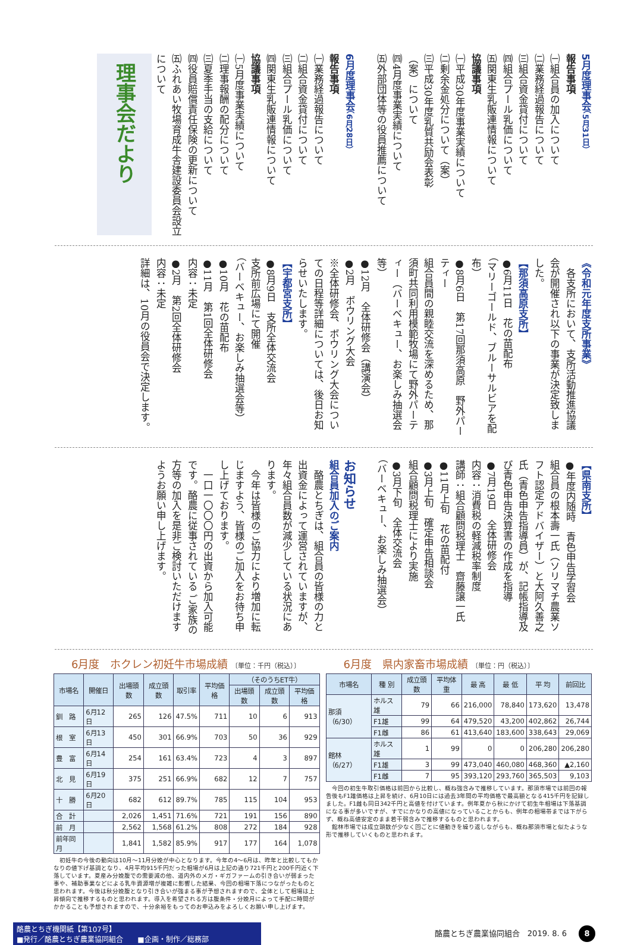理事会だより
5月度理事会（5月31日）
報告事項
㈠組合員の加入について
㈡業務経過報告について
㈢組合資金貸付について
㈣組合プール乳価について
㈤関東生乳販連情報について
協議事項
㈠平成30年度事業実績について
㈡剰余金処分について（案）
㈢平成30年度乳質共励会表彰
（案）について
㈣4月度事業実績について
㈤外部団体等の役員推薦について
6月度理事会（6月28日）
報告事項
㈠業務経過報告について
㈡組合資金貸付について
㈢組合プール乳価について
㈣関東生乳販連情報について
協議事項
㈠5月度事業実績について
㈡理事報酬の配分について
㈢夏季手当の支給について
㈣役員賠償責任保険の更新について
㈤ふれあい牧場育成牛舎建設委員会設立について
《令和元年度支所事業》
　各支所において、支所活動推進協議会が開催され以下の事業が決定致しました。
【那須高原支所】
●6月11日　花の苗配布
（マリーゴールド、ブルーサルビアを配布）
●8月6日　第17回那須高原　野外パーティー
組合員間の親睦交流を深めるため、那須町共同利用模範牧場にて野外パーティー（バーベキュー、お楽しみ抽選会等）
●12月　全体研修会（講演会）
●2月　ボウリング大会
※全体研修会、ボウリング大会についての日程等詳細については、後日お知らせいたします。
【宇都宮支所】
●8月9日　支所全体交流会
支所前広場にて開催
（バーベキュー、お楽しみ抽選会等）
●10月　花の苗配布
●11月　第1回全体研修会
内容：未定
●2月　第2回全体研修会
内容：未定
詳細は、10月の役員会で決定します。
【県南支所】
●年度内随時　青色申告学習会
組合員の根本壽一氏（ソリマチ農業ソフト認定アドバイザー）と大阿久善之氏（青色申告指導員）が、記帳指導及び青色申告決算書の作成を指導
●7月19日　全体研修会
内容：消費税の軽減税率制度
講師：組合顧問税理士　齋藤譲一氏
●11月上旬　花の苗配付
●3月上旬　確定申告相談会
組合顧問税理士により実施
●3月下旬　全体交流会
（バーベキュー、お楽しみ抽選会）
お知らせ
組合員加入のご案内
　酪農とちぎは、組合員の皆様の力と出資金によって運営されていますが、年々組合員数が減少している状況にあります。
　今年は皆様のご協力により増加に転じますよう、皆様のご加入をお待ち申し上げております。
　一口一〇〇〇円の出資から加入可能です。酪農に従事されている ご家族の方等の加入を是非ご検討いただけますようお願い申し上げます。
6月度　ホクレン初妊牛市場成績 〔単位：千円（税込）〕
| 市場名 | 開催日 | 出場頭数 | 成立頭数 | 取引率 | 平均価格 | （そのうちET牛） | | |
| --- | --- | --- | --- | --- | --- | --- | --- | --- |
| | | | | | | 出場頭数 | 成立頭数 | 平均価格 |
| 釧 路 | 6月12日 | 265 | 126 | 47.5% | 711 | 10 | 6 | 913 |
| 根 室 | 6月13日 | 450 | 301 | 66.9% | 703 | 50 | 36 | 929 |
| 豊 富 | 6月14日 | 254 | 161 | 63.4% | 723 | 4 | 3 | 897 |
| 北 見 | 6月19日 | 375 | 251 | 66.9% | 682 | 12 | 7 | 757 |
| 十 勝 | 6月20日 | 682 | 612 | 89.7% | 785 | 115 | 104 | 953 |
| 合 計 | | 2,026 | 1,451 | 71.6% | 721 | 191 | 156 | 890 |
| 前 月 | | 2,562 | 1,568 | 61.2% | 808 | 272 | 184 | 928 |
| 前年同月 | | 1,841 | 1,582 | 85.9% | 917 | 177 | 164 | 1,078 |
　初妊牛の今後の動向は10月～11月分娩が中心となります。今年の4～6月は、昨年と比較してもかなりの値下げ基調となり、4月平均915千円だった相場が6月は上記の通り721千円と200千円近く下落しています。夏産み分娩腹での需要減の他、道内外のメガ・ギガファームの引き合いが弱まった事や、補助事業などによる乳牛資源増が複雑に影響した結果、今回の相場下落につながったものと思われます。今後は秋分娩腹となり引き合いが強まる事が予想されますので、全体として相場は上昇傾向で推移するものと思われます。導入を希望される方は腹条件・分娩月によって手配に時間がかかることも予想されますので、十分余裕をもってのお申込みをよろしくお願い申し上げます。
6月度　県内家畜市場成績 〔単位：円（税込）〕
| 市場名 | 種 別 | 成立頭数 | 平均体重 | 最 高 | 最 低 | 平 均 | 前回比 |
| --- | --- | --- | --- | --- | --- | --- | --- |
| 那須（6/30） | ホルス雄 | 79 | 66 | 216,000 | 78,840 | 173,620 | 13,478 |
| | F1雄 | 99 | 64 | 479,520 | 43,200 | 402,862 | 26,744 |
| | F1雌 | 86 | 61 | 413,640 | 183,600 | 338,643 | 29,069 |
| 館林（6/27） | ホルス雄 | 1 | 99 | 0 | 0 | 206,280 | 206,280 |
| | F1雄 | 3 | 99 | 473,040 | 460,080 | 468,360 | ▲2,160 |
| | F1雌 | 7 | 95 | 393,120 | 293,760 | 365,503 | 9,103 |
　今回の初生牛取引価格は前回から比較し、概ね強含みで推移しています。那須市場では前回の報告後もF1雄価格は上昇を続け、6月10日には過去3年間の平均価格で最高額となる415千円を記録しました。F1雌も同日342千円と高値を付けています。例年夏から秋にかけて初生牛相場は下落基調になる事が多いですが、すでにかなりの高値になっていることからも、例年の相場帯までは下がらず、概ね高値安定のまま若干弱含みで推移するものと思われます。
　館林市場では成立頭数が少なく回ごとに値動きを繰り返しながらも、概ね那須市場と似たような形で推移していくものと思われます。
酪農とちぎ機関紙【第107号】
■発行／酪農とちぎ農業協同組合　　■企画・制作／総務部
酪農とちぎ農業協同組合　2019. 8. 6 8